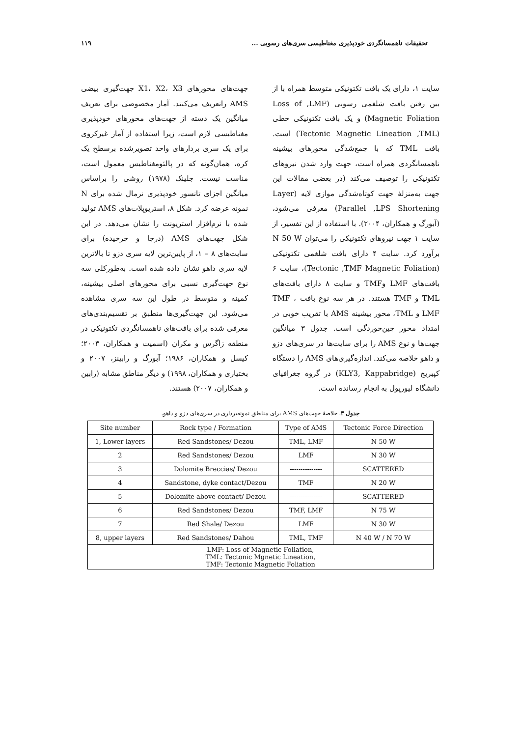تحقیقات ناهمسانگردی خودپذیری مغناطیسی سری‌های رسوبی ... ۱۱۹
جهت‌های محورهای X1، X2، X3 جهت‌گیری بیضی AMS راتعریف می‌کنند. آمار مخصوصی برای تعریف میانگین یک دسته از جهت‌های محورهای خودپذیری مغناطیسی لازم است، زیرا استفاده از آمار غیرکروی برای یک سری بردارهای واحد تصویرشده برسطح یک کره، همان‌گونه که در پالئومغناطیس معمول است، مناسب نیست. جلینک (۱۹۷۸) روشی را براساس میانگین اجزای تانسور خودپذیری نرمال شده برای N نمونه عرضه کرد. شکل ۸، استریوپلات‌های AMS تولید شده با نرم‌افزار استریونت را نشان می‌دهد. در این شکل جهت‌های AMS (درجا و چرخیده) برای سایت‌های ۸ – ۱، از پایین‌ترین لایه سری دزو تا بالاترین لایه سری داهو نشان داده شده است. به‌طورکلی سه نوع جهت‌گیری نسبی برای محورهای اصلی بیشینه، کمینه و متوسط در طول این سه سری مشاهده می‌شود. این جهت‌گیری‌ها منطبق بر تقسیم‌بندی‌های معرفی شده برای بافت‌های ناهمسانگردی تکتونیکی در منطقه زاگرس و مکران (اسمیت و همکاران، ۲۰۰۳؛ کیسل و همکاران، ۱۹۸۶؛ آبورگ و رابینز، ۲۰۰۷ و بختیاری و همکاران، ۱۹۹۸) و دیگر مناطق مشابه (رابین و همکاران، ۲۰۰۷) هستند.
سایت ۱، دارای یک بافت تکتونیکی متوسط همراه با از بین رفتن بافت شلغمی رسوبی (Loss of ,LMF Magnetic Foliation) و یک بافت تکتونیکی خطی (Tectonic Magnetic Lineation ,TML) است. بافت TML که با جمع‌شدگی محورهای بیشینه ناهمسانگردی همراه است، جهت وارد شدن نیروهای تکتونیکی را توصیف می‌کند (در بعضی مقالات این جهت به‌منزلهٔ جهت کوتاه‌شدگی موازی لایه (Layer Parallel ,LPS Shortening) معرفی می‌شود، (آبورگ و همکاران، ۲۰۰۴). با استفاده از این تفسیر، از سایت ۱ جهت نیروهای تکتونیکی را می‌توان N 50 W برآورد کرد. سایت ۴ دارای بافت شلغمی تکتونیکی (Tectonic ,TMF Magnetic Foliation)، سایت ۶ بافت‌های LMF وTMF و سایت ۸ دارای بافت‌های TML و TMF هستند. در هر سه نوع بافت TMF ، LMF و TML، محور بیشینه AMS با تقریب خوبی در امتداد محور چین‌خوردگی است. جدول ۳ میانگین جهت‌ها و نوع AMS را برای سایت‌ها در سری‌های دزو و داهو خلاصه می‌کند. اندازه‌گیری‌های AMS را دستگاه کپبریج (KLY3, Kappabridge) در گروه جغرافیای دانشگاه لیورپول به انجام رسانده است.
جدول ۳. خلاصهٔ جهت‌های AMS برای مناطق نمونه‌برداری در سری‌های دزو و داهو.
| Site number | Rock type / Formation | Type of AMS | Tectonic Force Direction |
| --- | --- | --- | --- |
| 1, Lower layers | Red Sandstones/ Dezou | TML, LMF | N 50 W |
| 2 | Red Sandstones/ Dezou | LMF | N 30 W |
| 3 | Dolomite Breccias/ Dezou | --------------- | SCATTERED |
| 4 | Sandstone, dyke contact/Dezou | TMF | N 20 W |
| 5 | Dolomite above contact/ Dezou | --------------- | SCATTERED |
| 6 | Red Sandstones/ Dezou | TMF, LMF | N 75 W |
| 7 | Red Shale/ Dezou | LMF | N 30 W |
| 8, upper layers | Red Sandstones/ Dahou | TML, TMF | N 40 W / N 70 W |
| LMF: Loss of Magnetic Foliation, TML: Tectonic Mgnetic Lineation, TMF: Tectonic Magnetic Foliation | | | |